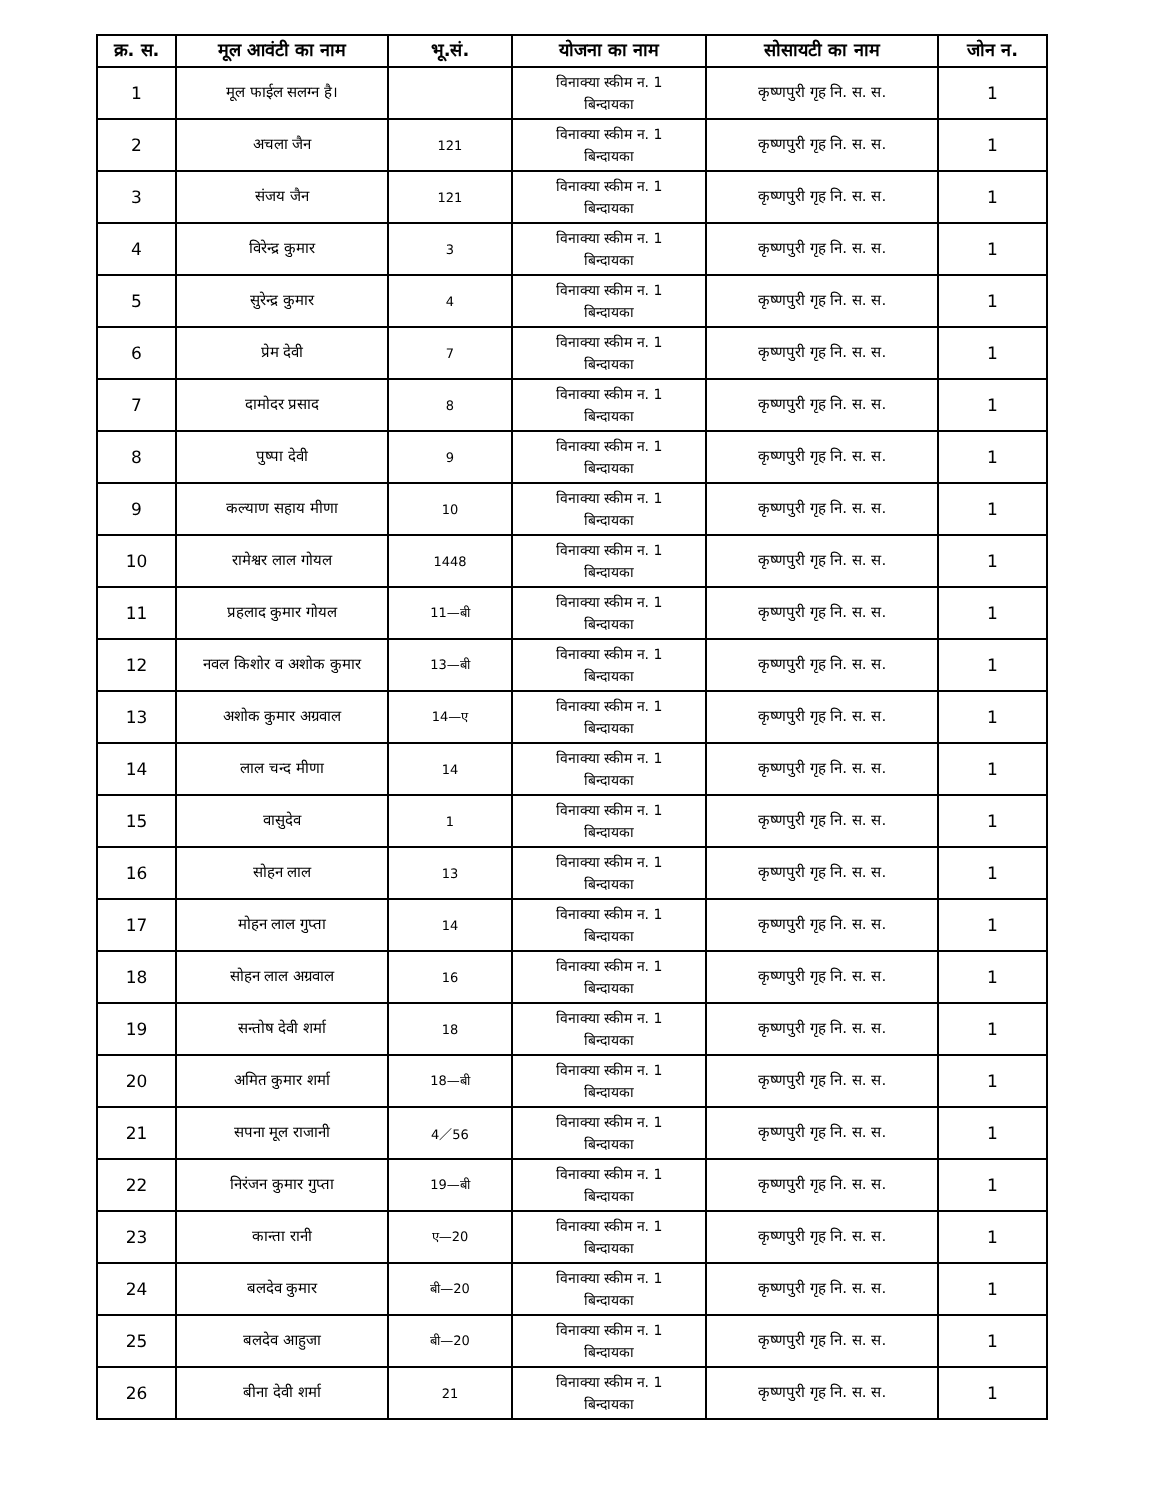| क्र. स. | मूल आवंटी का नाम | भू.सं. | योजना का नाम | सोसायटी का नाम | जोन न. |
| --- | --- | --- | --- | --- | --- |
| 1 | मूल फाईल सलग्न है। | | विनाक्या स्कीम न. 1 बिन्दायका | कृष्णपुरी गृह नि. स. स. | 1 |
| 2 | अचला जैन | 121 | विनाक्या स्कीम न. 1 बिन्दायका | कृष्णपुरी गृह नि. स. स. | 1 |
| 3 | संजय जैन | 121 | विनाक्या स्कीम न. 1 बिन्दायका | कृष्णपुरी गृह नि. स. स. | 1 |
| 4 | विरेन्द्र कुमार | 3 | विनाक्या स्कीम न. 1 बिन्दायका | कृष्णपुरी गृह नि. स. स. | 1 |
| 5 | सुरेन्द्र कुमार | 4 | विनाक्या स्कीम न. 1 बिन्दायका | कृष्णपुरी गृह नि. स. स. | 1 |
| 6 | प्रेम देवी | 7 | विनाक्या स्कीम न. 1 बिन्दायका | कृष्णपुरी गृह नि. स. स. | 1 |
| 7 | दामोदर प्रसाद | 8 | विनाक्या स्कीम न. 1 बिन्दायका | कृष्णपुरी गृह नि. स. स. | 1 |
| 8 | पुष्पा देवी | 9 | विनाक्या स्कीम न. 1 बिन्दायका | कृष्णपुरी गृह नि. स. स. | 1 |
| 9 | कल्याण सहाय मीणा | 10 | विनाक्या स्कीम न. 1 बिन्दायका | कृष्णपुरी गृह नि. स. स. | 1 |
| 10 | रामेश्वर लाल गोयल | 1448 | विनाक्या स्कीम न. 1 बिन्दायका | कृष्णपुरी गृह नि. स. स. | 1 |
| 11 | प्रहलाद कुमार गोयल | 11—बी | विनाक्या स्कीम न. 1 बिन्दायका | कृष्णपुरी गृह नि. स. स. | 1 |
| 12 | नवल किशोर व अशोक कुमार | 13—बी | विनाक्या स्कीम न. 1 बिन्दायका | कृष्णपुरी गृह नि. स. स. | 1 |
| 13 | अशोक कुमार अग्रवाल | 14—ए | विनाक्या स्कीम न. 1 बिन्दायका | कृष्णपुरी गृह नि. स. स. | 1 |
| 14 | लाल चन्द मीणा | 14 | विनाक्या स्कीम न. 1 बिन्दायका | कृष्णपुरी गृह नि. स. स. | 1 |
| 15 | वासुदेव | 1 | विनाक्या स्कीम न. 1 बिन्दायका | कृष्णपुरी गृह नि. स. स. | 1 |
| 16 | सोहन लाल | 13 | विनाक्या स्कीम न. 1 बिन्दायका | कृष्णपुरी गृह नि. स. स. | 1 |
| 17 | मोहन लाल गुप्ता | 14 | विनाक्या स्कीम न. 1 बिन्दायका | कृष्णपुरी गृह नि. स. स. | 1 |
| 18 | सोहन लाल अग्रवाल | 16 | विनाक्या स्कीम न. 1 बिन्दायका | कृष्णपुरी गृह नि. स. स. | 1 |
| 19 | सन्तोष देवी शर्मा | 18 | विनाक्या स्कीम न. 1 बिन्दायका | कृष्णपुरी गृह नि. स. स. | 1 |
| 20 | अमित कुमार शर्मा | 18—बी | विनाक्या स्कीम न. 1 बिन्दायका | कृष्णपुरी गृह नि. स. स. | 1 |
| 21 | सपना मूल राजानी | 4／56 | विनाक्या स्कीम न. 1 बिन्दायका | कृष्णपुरी गृह नि. स. स. | 1 |
| 22 | निरंजन कुमार गुप्ता | 19—बी | विनाक्या स्कीम न. 1 बिन्दायका | कृष्णपुरी गृह नि. स. स. | 1 |
| 23 | कान्ता रानी | ए—20 | विनाक्या स्कीम न. 1 बिन्दायका | कृष्णपुरी गृह नि. स. स. | 1 |
| 24 | बलदेव कुमार | बी—20 | विनाक्या स्कीम न. 1 बिन्दायका | कृष्णपुरी गृह नि. स. स. | 1 |
| 25 | बलदेव आहुजा | बी—20 | विनाक्या स्कीम न. 1 बिन्दायका | कृष्णपुरी गृह नि. स. स. | 1 |
| 26 | बीना देवी शर्मा | 21 | विनाक्या स्कीम न. 1 बिन्दायका | कृष्णपुरी गृह नि. स. स. | 1 |